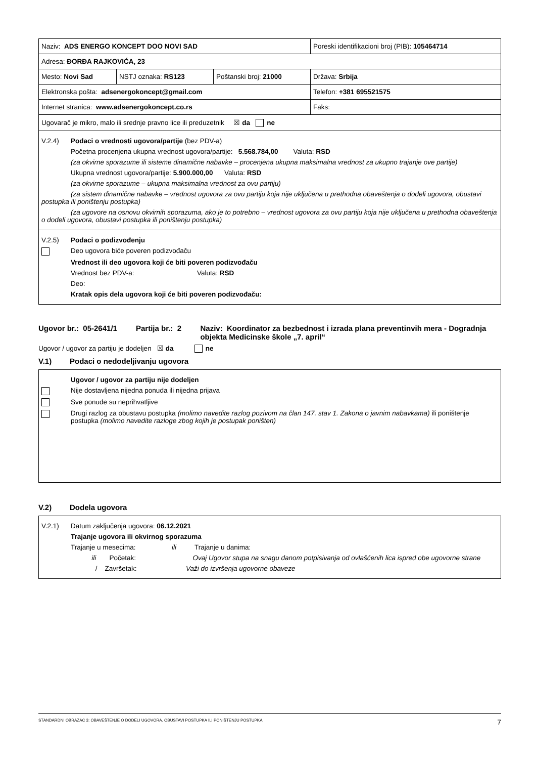| Naziv: ADS ENERGO KONCEPT DOO NOVI SAD | | | Poreski identifikacioni broj (PIB): 105464714 |
| Adresa: ĐORĐA RAJKOVIĆA, 23 | | | |
| Mesto: Novi Sad | NSTJ oznaka: RS123 | Poštanski broj: 21000 | Država: Srbija |
| Elektronska pošta: adsenergokoncept@gmail.com | | | Telefon: +381 695521575 |
| Internet stranica: www.adsenergokoncept.co.rs | | | Faks: |
| Ugovarač je mikro, malo ili srednje pravno lice ili preduzetnik ☒ da ne | | | |
V.2.4) Podaci o vrednosti ugovora/partije (bez PDV-a)
Početna procenjena ukupna vrednost ugovora/partije: 5.568.784,00 Valuta: RSD
(za okvirne sporazume ili sisteme dinamične nabavke – procenjena ukupna maksimalna vrednost za ukupno trajanje ove partije)
Ukupna vrednost ugovora/partije: 5.900.000,00 Valuta: RSD
(za okvirne sporazume – ukupna maksimalna vrednost za ovu partiju)
(za sistem dinamične nabavke – vrednost ugovora za ovu partiju koja nije uključena u prethodna obaveštenja o dodeli ugovora, obustavi postupka ili poništenju postupka)
(za ugovore na osnovu okvirnih sporazuma, ako je to potrebno – vrednost ugovora za ovu partiju koja nije uključena u prethodna obaveštenja o dodeli ugovora, obustavi postupka ili poništenju postupka)
V.2.5) Podaci o podizvođenju
Deo ugovora biće poveren podizvođaču
Vrednost ili deo ugovora koji će biti poveren podizvođaču
Vrednost bez PDV-a: Valuta: RSD
Deo:
Kratak opis dela ugovora koji će biti poveren podizvođaču:
Ugovor br.: 05-2641/1 Partija br.: 2 Naziv: Koordinator za bezbednost i izrada plana preventinvih mera - Dogradnja objekta Medicinske škole „7. april“
Ugovor / ugovor za partiju je dodeljen ☒ da ne
V.1) Podaci o nedodeljivanju ugovora
Ugovor / ugovor za partiju nije dodeljen
Nije dostavljena nijedna ponuda ili nijedna prijava
Sve ponude su neprihvatljive
Drugi razlog za obustavu postupka (molimo navedite razlog pozivom na član 147. stav 1. Zakona o javnim nabavkama) ili poništenje postupka (molimo navedite razloge zbog kojih je postupak poništen)
V.2) Dodela ugovora
V.2.1) Datum zaključenja ugovora: 06.12.2021
Trajanje ugovora ili okvirnog sporazuma
Trajanje u mesecima: ili Trajanje u danima:
ili Početak: Ovaj Ugovor stupa na snagu danom potpisivanja od ovlašćenih lica ispred obe ugovorne strane
/ Završetak: Važi do izvršenja ugovorne obaveze
STANDARDNI OBRAZAC 3: OBAVEŠTENJE O DODELI UGOVORA, OBUSTAVI POSTUPKA ILI PONIŠTENJU POSTUPKA 7